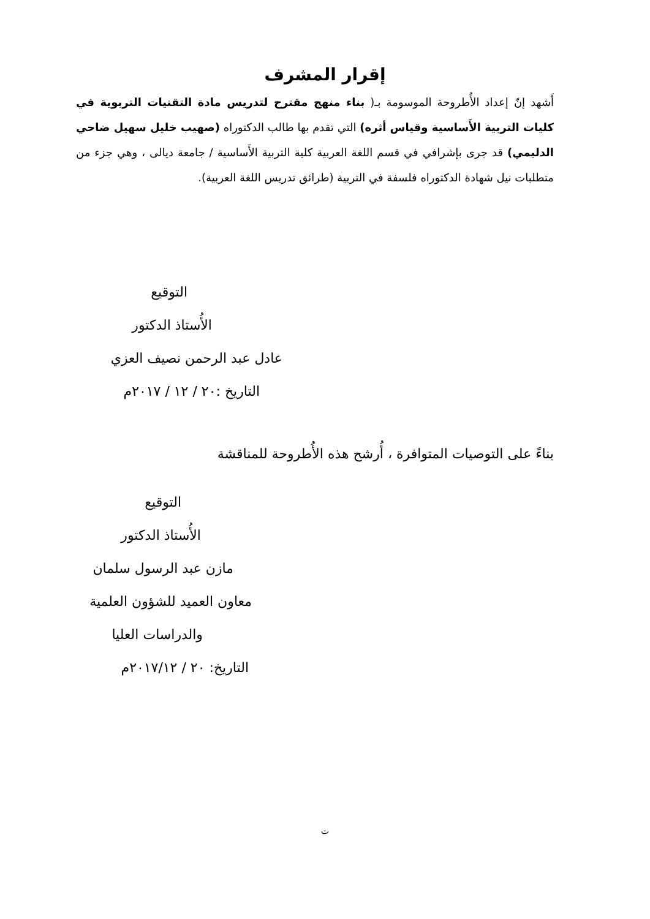إقرار المشرف
أَشهد إنّ إعداد الأُطروحة الموسومة بـ( بناء منهج مقترح لتدريس مادة التقنيات التربوية في كليات التربية الأَساسية وقياس أثره) التي تقدم بها طالب الدكتوراه (صهيب خليل سهيل ضاحي الدليمي) قد جرى بإشرافي في قسم اللغة العربية كلية التربية الأَساسية / جامعة ديالى ، وهي جزء من متطلبات نيل شهادة الدكتوراه فلسفة في التربية (طرائق تدريس اللغة العربية).
التوقيع
الأُستاذ الدكتور
عادل عبد الرحمن نصيف العزي
التاريخ :٢٠ / ١٢ / ٢٠١٧م
بناءً على التوصيات المتوافرة ، أُرشح هذه الأُطروحة للمناقشة
التوقيع
الأُستاذ الدكتور
مازن عبد الرسول سلمان
معاون العميد للشؤون العلمية
والدراسات العليا
التاريخ: ٢٠ / ٢٠١٧/١٢م
ت